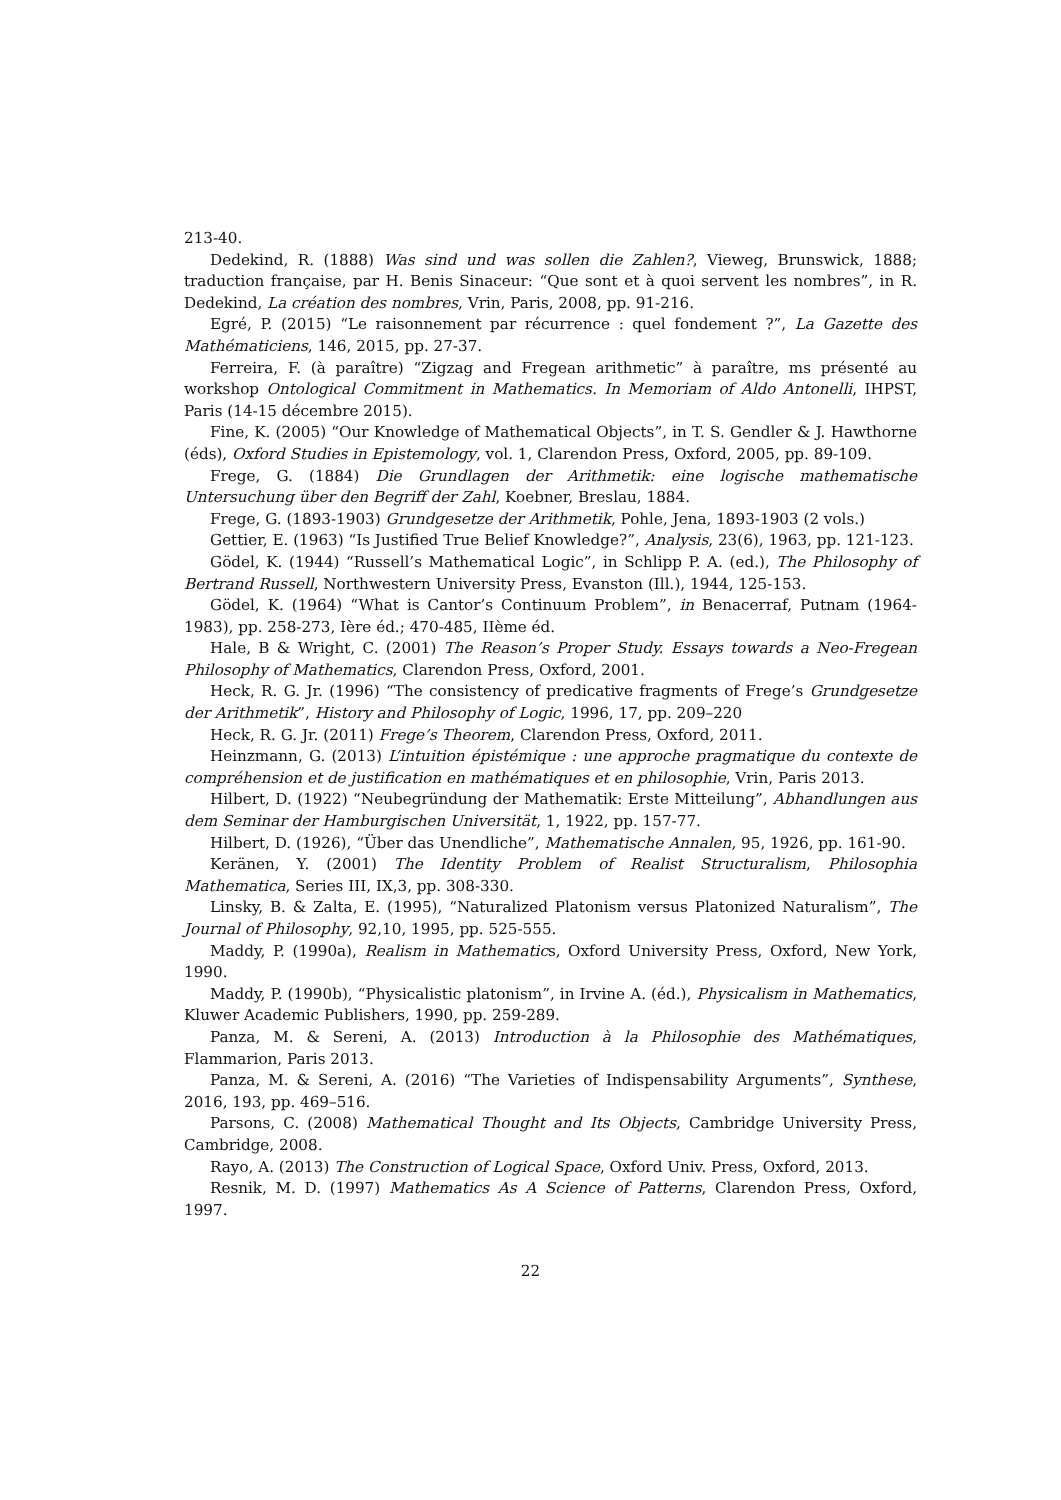213-40.
Dedekind, R. (1888) Was sind und was sollen die Zahlen?, Vieweg, Brunswick, 1888; traduction française, par H. Benis Sinaceur: “Que sont et à quoi servent les nombres”, in R. Dedekind, La création des nombres, Vrin, Paris, 2008, pp. 91-216.
Egré, P. (2015) “Le raisonnement par récurrence : quel fondement ?”, La Gazette des Mathématiciens, 146, 2015, pp. 27-37.
Ferreira, F. (à paraître) “Zigzag and Fregean arithmetic” à paraître, ms présenté au workshop Ontological Commitment in Mathematics. In Memoriam of Aldo Antonelli, IHPST, Paris (14-15 décembre 2015).
Fine, K. (2005) “Our Knowledge of Mathematical Objects”, in T. S. Gendler & J. Hawthorne (éds), Oxford Studies in Epistemology, vol. 1, Clarendon Press, Oxford, 2005, pp. 89-109.
Frege, G. (1884) Die Grundlagen der Arithmetik: eine logische mathematische Untersuchung über den Begriff der Zahl, Koebner, Breslau, 1884.
Frege, G. (1893-1903) Grundgesetze der Arithmetik, Pohle, Jena, 1893-1903 (2 vols.)
Gettier, E. (1963) “Is Justified True Belief Knowledge?”, Analysis, 23(6), 1963, pp. 121-123.
Gödel, K. (1944) “Russell’s Mathematical Logic”, in Schlipp P. A. (ed.), The Philosophy of Bertrand Russell, Northwestern University Press, Evanston (Ill.), 1944, 125-153.
Gödel, K. (1964) “What is Cantor’s Continuum Problem”, in Benacerraf, Putnam (1964-1983), pp. 258-273, Ière éd.; 470-485, IIème éd.
Hale, B & Wright, C. (2001) The Reason’s Proper Study. Essays towards a Neo-Fregean Philosophy of Mathematics, Clarendon Press, Oxford, 2001.
Heck, R. G. Jr. (1996) “The consistency of predicative fragments of Frege’s Grundgesetze der Arithmetik”, History and Philosophy of Logic, 1996, 17, pp. 209–220
Heck, R. G. Jr. (2011) Frege’s Theorem, Clarendon Press, Oxford, 2011.
Heinzmann, G. (2013) L’intuition épistémique : une approche pragmatique du contexte de compréhension et de justification en mathématiques et en philosophie, Vrin, Paris 2013.
Hilbert, D. (1922) “Neubegründung der Mathematik: Erste Mitteilung”, Abhandlungen aus dem Seminar der Hamburgischen Universität, 1, 1922, pp. 157-77.
Hilbert, D. (1926), “Über das Unendliche”, Mathematische Annalen, 95, 1926, pp. 161-90.
Keränen, Y. (2001) The Identity Problem of Realist Structuralism, Philosophia Mathematica, Series III, IX,3, pp. 308-330.
Linsky, B. & Zalta, E. (1995), “Naturalized Platonism versus Platonized Naturalism”, The Journal of Philosophy, 92,10, 1995, pp. 525-555.
Maddy, P. (1990a), Realism in Mathematics, Oxford University Press, Oxford, New York, 1990.
Maddy, P. (1990b), “Physicalistic platonism”, in Irvine A. (éd.), Physicalism in Mathematics, Kluwer Academic Publishers, 1990, pp. 259-289.
Panza, M. & Sereni, A. (2013) Introduction à la Philosophie des Mathématiques, Flammarion, Paris 2013.
Panza, M. & Sereni, A. (2016) “The Varieties of Indispensability Arguments”, Synthese, 2016, 193, pp. 469–516.
Parsons, C. (2008) Mathematical Thought and Its Objects, Cambridge University Press, Cambridge, 2008.
Rayo, A. (2013) The Construction of Logical Space, Oxford Univ. Press, Oxford, 2013.
Resnik, M. D. (1997) Mathematics As A Science of Patterns, Clarendon Press, Oxford, 1997.
22